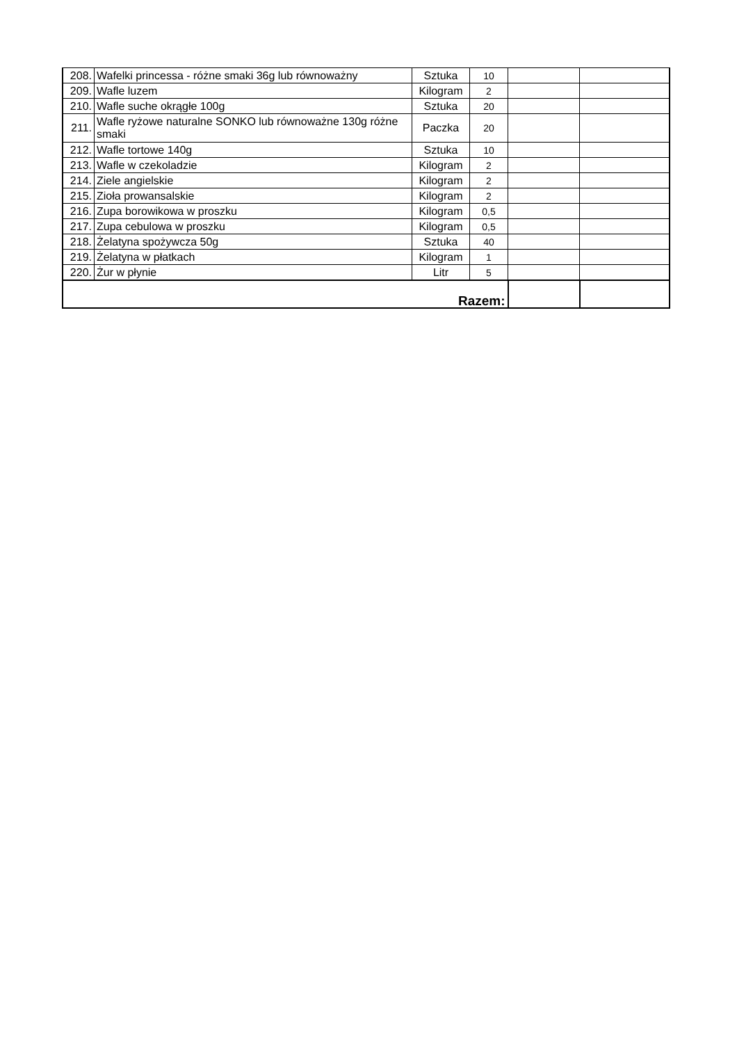| 208. | Wafelki princessa - różne smaki 36g lub równoważny | Sztuka | 10 | | |
| 209. | Wafle luzem | Kilogram | 2 | | |
| 210. | Wafle suche okrągłe 100g | Sztuka | 20 | | |
| 211. | Wafle ryżowe naturalne SONKO lub równoważne 130g różne smaki | Paczka | 20 | | |
| 212. | Wafle tortowe 140g | Sztuka | 10 | | |
| 213. | Wafle w czekoladzie | Kilogram | 2 | | |
| 214. | Ziele angielskie | Kilogram | 2 | | |
| 215. | Zioła prowansalskie | Kilogram | 2 | | |
| 216. | Zupa borowikowa w proszku | Kilogram | 0,5 | | |
| 217. | Zupa cebulowa w proszku | Kilogram | 0,5 | | |
| 218. | Żelatyna spożywcza 50g | Sztuka | 40 | | |
| 219. | Żelatyna w płatkach | Kilogram | 1 | | |
| 220. | Żur w płynie | Litr | 5 | | |
| Razem: | | | | | |